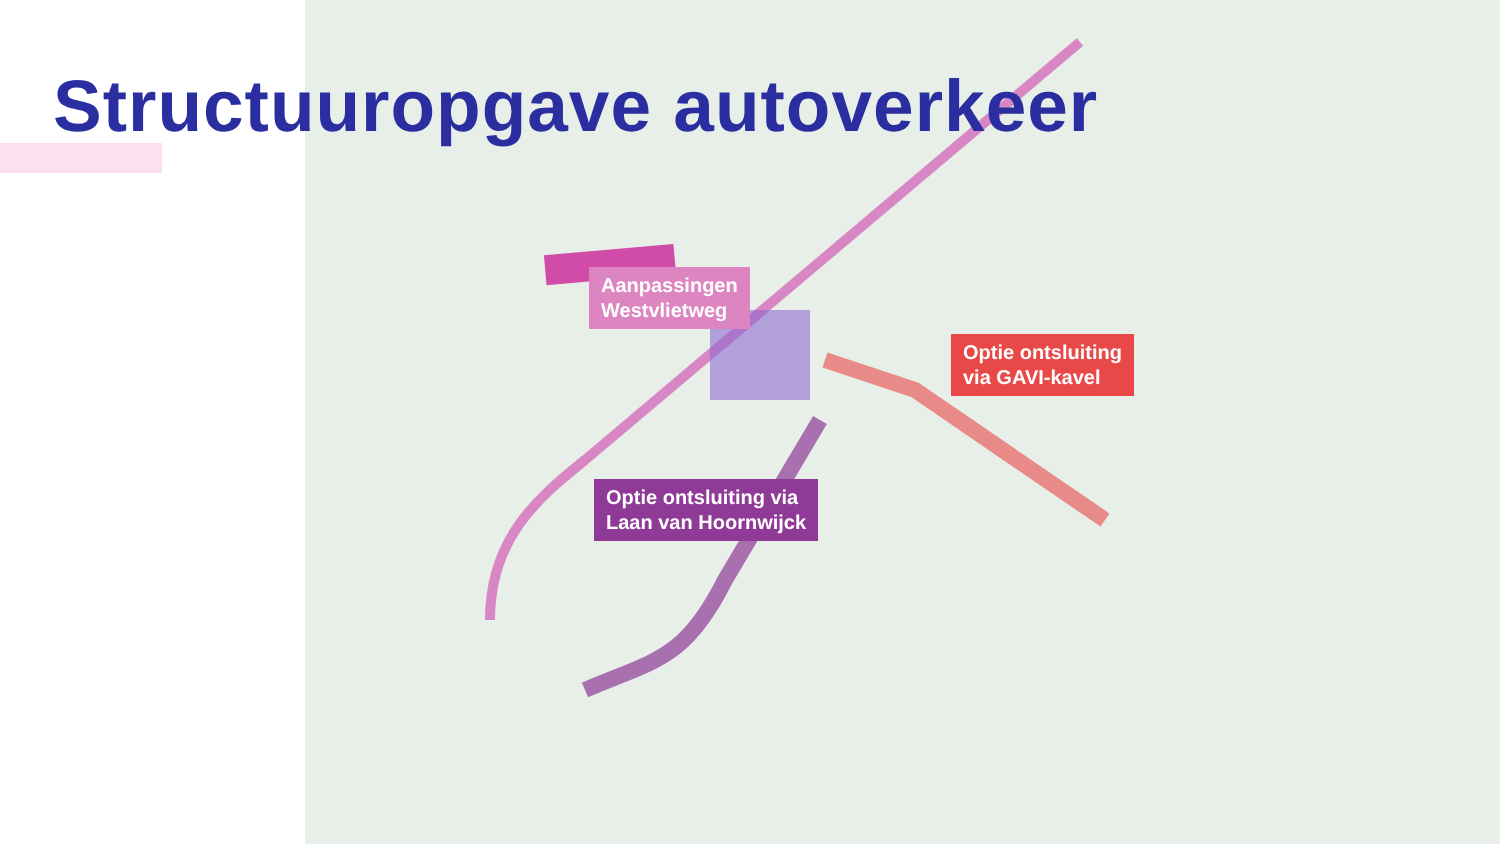Structuuropgave autoverkeer
Aanpassingen
Westvlietweg
Optie ontsluiting
via GAVI-kavel
Optie ontsluiting via
Laan van Hoornwijck